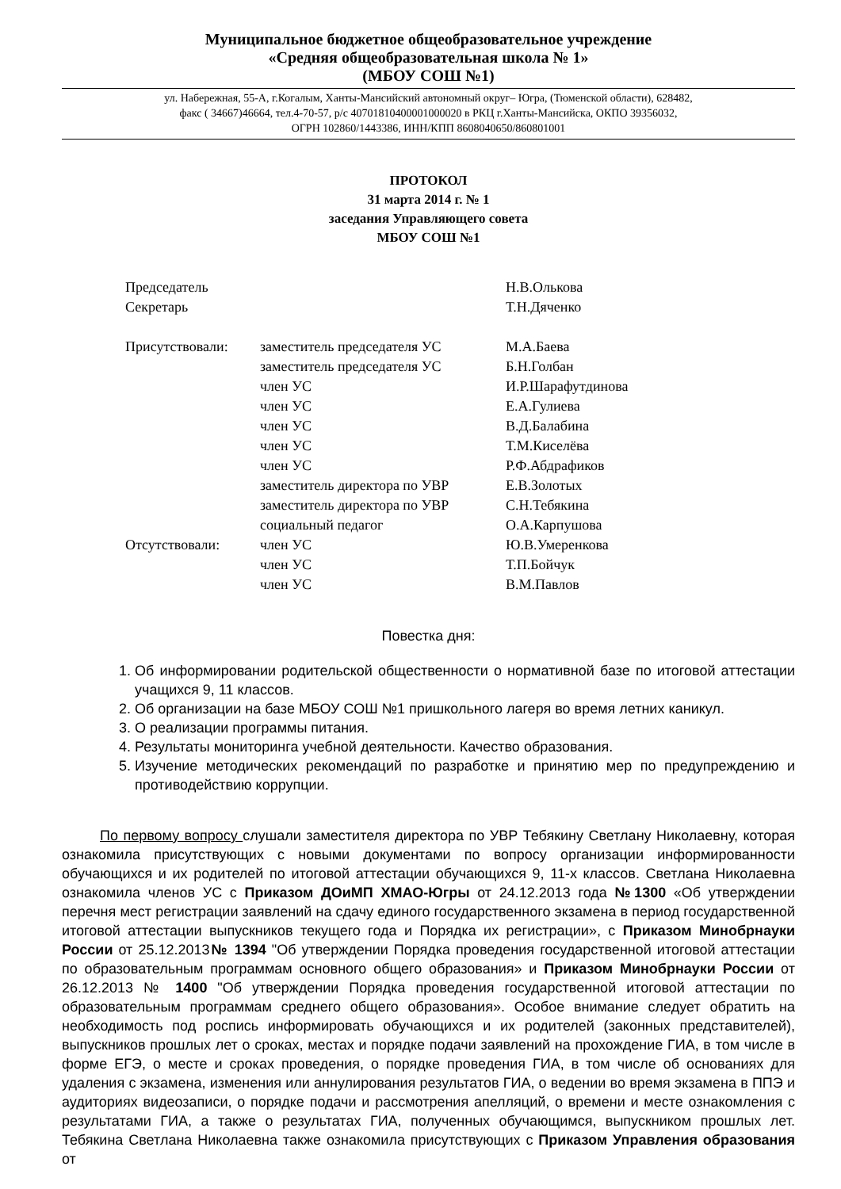Муниципальное бюджетное общеобразовательное учреждение
«Средняя общеобразовательная школа № 1»
(МБОУ СОШ №1)
ул. Набережная, 55-А, г.Когалым, Ханты-Мансийский автономный округ– Югра, (Тюменской области), 628482,
факс ( 34667)46664, тел.4-70-57, р/с 40701810400001000020 в РКЦ г.Ханты-Мансийска, ОКПО 39356032,
ОГРН 102860/1443386, ИНН/КПП 8608040650/860801001
ПРОТОКОЛ
31 марта 2014 г. № 1
заседания Управляющего совета
МБОУ СОШ №1
| Председатель | | Н.В.Олькова |
| Секретарь | | Т.Н.Дяченко |
| Присутствовали: | заместитель председателя УС | М.А.Баева |
| | заместитель председателя УС | Б.Н.Голбан |
| | член УС | И.Р.Шарафутдинова |
| | член УС | Е.А.Гулиева |
| | член УС | В.Д.Балабина |
| | член УС | Т.М.Киселёва |
| | член УС | Р.Ф.Абдрафиков |
| | заместитель директора по УВР | Е.В.Золотых |
| | заместитель директора по УВР | С.Н.Тебякина |
| | социальный педагог | О.А.Карпушова |
| Отсутствовали: | член УС | Ю.В.Умеренкова |
| | член УС | Т.П.Бойчук |
| | член УС | В.М.Павлов |
Повестка дня:
1. Об информировании родительской общественности о нормативной базе по итоговой аттестации учащихся 9, 11 классов.
2. Об организации на базе МБОУ СОШ №1 пришкольного лагеря во время летних каникул.
3. О реализации программы питания.
4. Результаты мониторинга учебной деятельности. Качество образования.
5. Изучение методических рекомендаций по разработке и принятию мер по предупреждению и противодействию коррупции.
По первому вопросу слушали заместителя директора по УВР Тебякину Светлану Николаевну, которая ознакомила присутствующих с новыми документами по вопросу организации информированности обучающихся и их родителей по итоговой аттестации обучающихся 9, 11-х классов. Светлана Николаевна ознакомила членов УС с Приказом ДОиМП ХМАО-Югры от 24.12.2013 года №1300 «Об утверждении перечня мест регистрации заявлений на сдачу единого государственного экзамена в период государственной итоговой аттестации выпускников текущего года и Порядка их регистрации», с Приказом Минобрнауки России от 25.12.2013№ 1394 "Об утверждении Порядка проведения государственной итоговой аттестации по образовательным программам основного общего образования» и Приказом Минобрнауки России от 26.12.2013 № 1400 "Об утверждении Порядка проведения государственной итоговой аттестации по образовательным программам среднего общего образования». Особое внимание следует обратить на необходимость под роспись информировать обучающихся и их родителей (законных представителей), выпускников прошлых лет о сроках, местах и порядке подачи заявлений на прохождение ГИА, в том числе в форме ЕГЭ, о месте и сроках проведения, о порядке проведения ГИА, в том числе об основаниях для удаления с экзамена, изменения или аннулирования результатов ГИА, о ведении во время экзамена в ППЭ и аудиториях видеозаписи, о порядке подачи и рассмотрения апелляций, о времени и месте ознакомления с результатами ГИА, а также о результатах ГИА, полученных обучающимся, выпускником прошлых лет. Тебякина Светлана Николаевна также ознакомила присутствующих с Приказом Управления образования от